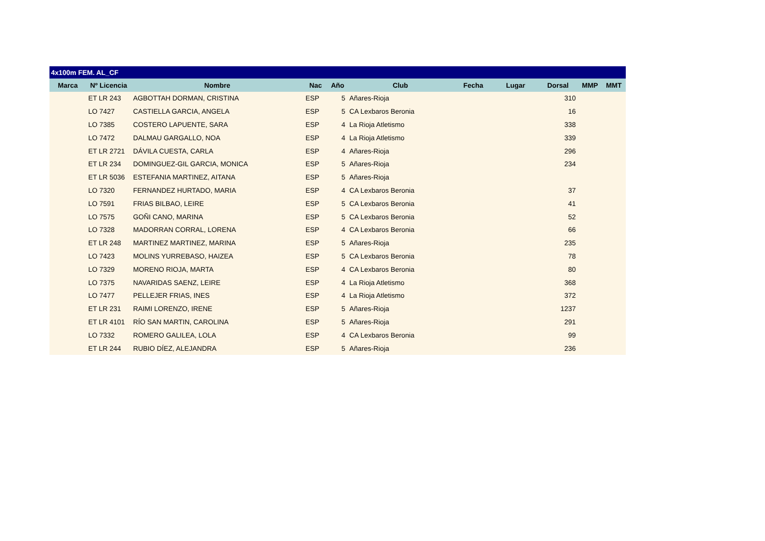| 4x100m FEM. AL_CF | | | | | | | | | | |
| Marca | Nº Licencia | Nombre | Nac | Año | Club | Fecha | Lugar | Dorsal | MMP | MMT |
| | ET LR 243 | AGBOTTAH DORMAN, CRISTINA | ESP | 5 | Añares-Rioja | | | 310 | | |
| | LO 7427 | CASTIELLA GARCIA, ANGELA | ESP | 5 | CA Lexbaros Beronia | | | 16 | | |
| | LO 7385 | COSTERO LAPUENTE, SARA | ESP | 4 | La Rioja Atletismo | | | 338 | | |
| | LO 7472 | DALMAU GARGALLO, NOA | ESP | 4 | La Rioja Atletismo | | | 339 | | |
| | ET LR 2721 | DÁVILA CUESTA, CARLA | ESP | 4 | Añares-Rioja | | | 296 | | |
| | ET LR 234 | DOMINGUEZ-GIL GARCIA, MONICA | ESP | 5 | Añares-Rioja | | | 234 | | |
| | ET LR 5036 | ESTEFANIA MARTINEZ, AITANA | ESP | 5 | Añares-Rioja | | | | | |
| | LO 7320 | FERNANDEZ HURTADO, MARIA | ESP | 4 | CA Lexbaros Beronia | | | 37 | | |
| | LO 7591 | FRIAS BILBAO, LEIRE | ESP | 5 | CA Lexbaros Beronia | | | 41 | | |
| | LO 7575 | GOÑI CANO, MARINA | ESP | 5 | CA Lexbaros Beronia | | | 52 | | |
| | LO 7328 | MADORRAN CORRAL, LORENA | ESP | 4 | CA Lexbaros Beronia | | | 66 | | |
| | ET LR 248 | MARTINEZ MARTINEZ, MARINA | ESP | 5 | Añares-Rioja | | | 235 | | |
| | LO 7423 | MOLINS YURREBASO, HAIZEA | ESP | 5 | CA Lexbaros Beronia | | | 78 | | |
| | LO 7329 | MORENO RIOJA, MARTA | ESP | 4 | CA Lexbaros Beronia | | | 80 | | |
| | LO 7375 | NAVARIDAS SAENZ, LEIRE | ESP | 4 | La Rioja Atletismo | | | 368 | | |
| | LO 7477 | PELLEJER FRIAS, INES | ESP | 4 | La Rioja Atletismo | | | 372 | | |
| | ET LR 231 | RAIMI LORENZO, IRENE | ESP | 5 | Añares-Rioja | | | 1237 | | |
| | ET LR 4101 | RÍO SAN MARTIN, CAROLINA | ESP | 5 | Añares-Rioja | | | 291 | | |
| | LO 7332 | ROMERO GALILEA, LOLA | ESP | 4 | CA Lexbaros Beronia | | | 99 | | |
| | ET LR 244 | RUBIO DÍEZ, ALEJANDRA | ESP | 5 | Añares-Rioja | | | 236 | | |